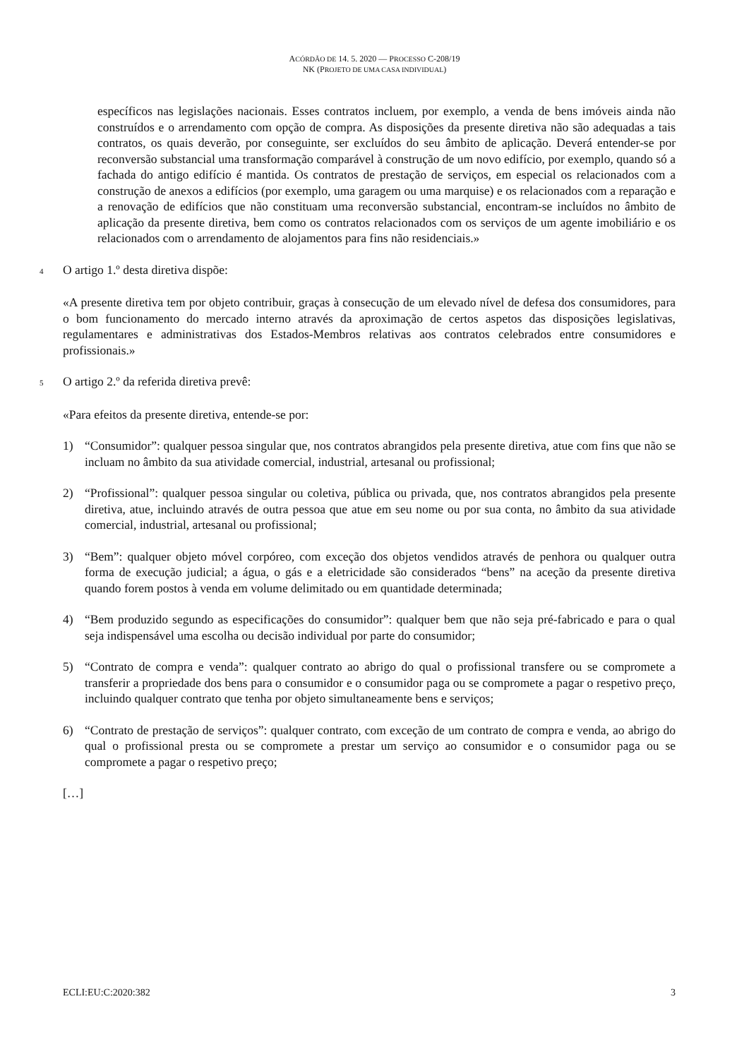ACÓRDÃO DE 14. 5. 2020 — PROCESSO C-208/19
NK (PROJETO DE UMA CASA INDIVIDUAL)
específicos nas legislações nacionais. Esses contratos incluem, por exemplo, a venda de bens imóveis ainda não construídos e o arrendamento com opção de compra. As disposições da presente diretiva não são adequadas a tais contratos, os quais deverão, por conseguinte, ser excluídos do seu âmbito de aplicação. Deverá entender-se por reconversão substancial uma transformação comparável à construção de um novo edifício, por exemplo, quando só a fachada do antigo edifício é mantida. Os contratos de prestação de serviços, em especial os relacionados com a construção de anexos a edifícios (por exemplo, uma garagem ou uma marquise) e os relacionados com a reparação e a renovação de edifícios que não constituam uma reconversão substancial, encontram-se incluídos no âmbito de aplicação da presente diretiva, bem como os contratos relacionados com os serviços de um agente imobiliário e os relacionados com o arrendamento de alojamentos para fins não residenciais.»
4
O artigo 1.º desta diretiva dispõe:
«A presente diretiva tem por objeto contribuir, graças à consecução de um elevado nível de defesa dos consumidores, para o bom funcionamento do mercado interno através da aproximação de certos aspetos das disposições legislativas, regulamentares e administrativas dos Estados-Membros relativas aos contratos celebrados entre consumidores e profissionais.»
5
O artigo 2.º da referida diretiva prevê:
«Para efeitos da presente diretiva, entende-se por:
1) “Consumidor”: qualquer pessoa singular que, nos contratos abrangidos pela presente diretiva, atue com fins que não se incluam no âmbito da sua atividade comercial, industrial, artesanal ou profissional;
2) “Profissional”: qualquer pessoa singular ou coletiva, pública ou privada, que, nos contratos abrangidos pela presente diretiva, atue, incluindo através de outra pessoa que atue em seu nome ou por sua conta, no âmbito da sua atividade comercial, industrial, artesanal ou profissional;
3) “Bem”: qualquer objeto móvel corpóreo, com exceção dos objetos vendidos através de penhora ou qualquer outra forma de execução judicial; a água, o gás e a eletricidade são considerados “bens” na aceção da presente diretiva quando forem postos à venda em volume delimitado ou em quantidade determinada;
4) “Bem produzido segundo as especificações do consumidor”: qualquer bem que não seja pré-fabricado e para o qual seja indispensável uma escolha ou decisão individual por parte do consumidor;
5) “Contrato de compra e venda”: qualquer contrato ao abrigo do qual o profissional transfere ou se compromete a transferir a propriedade dos bens para o consumidor e o consumidor paga ou se compromete a pagar o respetivo preço, incluindo qualquer contrato que tenha por objeto simultaneamente bens e serviços;
6) “Contrato de prestação de serviços”: qualquer contrato, com exceção de um contrato de compra e venda, ao abrigo do qual o profissional presta ou se compromete a prestar um serviço ao consumidor e o consumidor paga ou se compromete a pagar o respetivo preço;
[…]
ECLI:EU:C:2020:382 3